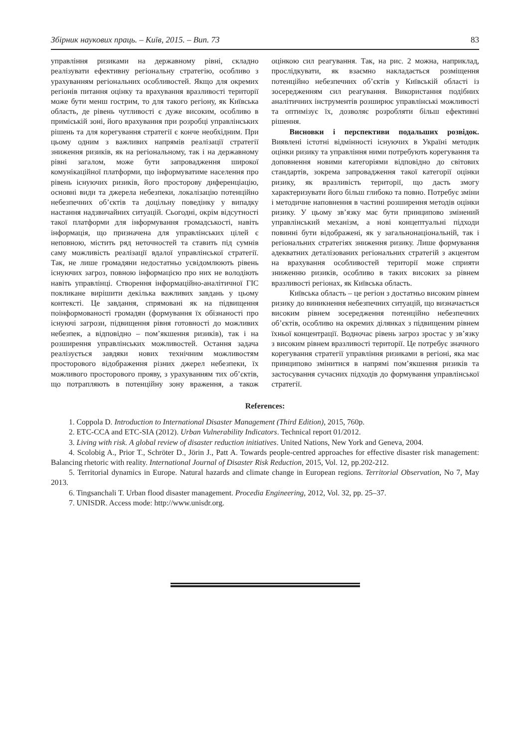Збірник наукових праць. – Київ, 2015. – Вип. 73 83
управління ризиками на державному рівні, складно реалізувати ефективну регіональну стратегію, особливо з урахуванням регіональних особливостей. Якщо для окремих регіонів питання оцінку та врахування вразливості території може бути менш гострим, то для такого регіону, як Київська область, де рівень чутливості є дуже високим, особливо в приміській зоні, його врахування при розробці управлінських рішень та для корегування стратегії є конче необхідним. При цьому одним з важливих напрямів реалізації стратегії зниження ризиків, як на регіональному, так і на державному рівні загалом, може бути запровадження широкої комунікаційної платформи, що інформуватиме населення про рівень існуючих ризиків, його просторову диференціацію, основні види та джерела небезпеки, локалізацію потенційно небезпечних об’єктів та доцільну поведінку у випадку настання надзвичайних ситуацій. Сьогодні, окрім відсутності такої платформи для інформування громадськості, навіть інформація, що призначена для управлінських цілей є неповною, містить ряд неточностей та ставить під сумнів саму можливість реалізації вдалої управлінської стратегії. Так, не лише громадяни недостатньо усвідомлюють рівень існуючих загроз, повною інформацією про них не володіють навіть управлінці. Створення інформаційно-аналітичної ГІС покликане вирішити декілька важливих завдань у цьому контексті. Це завдання, спрямовані як на підвищення поінформованості громадян (формування їх обізнаності про існуючі загрози, підвищення рівня готовності до можливих небезпек, а відповідно – пом’якшення ризиків), так і на розширення управлінських можливостей. Остання задача реалізується завдяки нових технічним можливостям просторового відображення різних джерел небезпеки, їх можливого просторового прояву, з урахуванням тих об’єктів, що потрапляють в потенційну зону враження, а також оцінкою сил реагування. Так, на рис. 2 можна, наприклад, прослідкувати, як взаємно накладається розміщення потенційно небезпечних об’єктів у Київській області із зосередженням сил реагування. Використання подібних аналітичних інструментів розширює управлінські можливості та оптимізує їх, дозволяє розробляти більш ефективні рішення.
Висновки і перспективи подальших розвідок. Виявлені істотні відмінності існуючих в Україні методик оцінки ризику та управління ними потребують корегування та доповнення новими категоріями відповідно до світових стандартів, зокрема запровадження такої категорії оцінки ризику, як вразливість території, що дасть змогу характеризувати його більш глибоко та повно. Потребує зміни і методичне наповнення в частині розширення методів оцінки ризику. У цьому зв’язку має бути принципово змінений управлінський механізм, а нові концептуальні підходи повинні бути відображені, як у загальнонаціональній, так і регіональних стратегіях зниження ризику. Лише формування адекватних деталізованих регіональних стратегій з акцентом на врахування особливостей території може сприяти зниженню ризиків, особливо в таких високих за рівнем вразливості регіонах, як Київська область.
Київська область – це регіон з достатньо високим рівнем ризику до виникнення небезпечних ситуацій, що визначається високим рівнем зосередження потенційно небезпечних об’єктів, особливо на окремих ділянках з підвищеним рівнем їхньої концентрації. Водночас рівень загроз зростає у зв’язку з високим рівнем вразливості території. Це потребує значного корегування стратегії управління ризиками в регіоні, яка має принципово змінитися в напрямі пом’якшення ризиків та застосування сучасних підходів до формування управлінської стратегії.
References:
1. Coppola D. Introduction to International Disaster Management (Third Edition), 2015, 760p.
2. ETC-CCA and ETC-SIA (2012). Urban Vulnerability Indicators. Technical report 01/2012.
3. Living with risk. A global review of disaster reduction initiatives. United Nations, New York and Geneva, 2004.
4. Scolobig A., Prior T., Schröter D., Jörin J., Patt A. Towards people-centred approaches for effective disaster risk management: Balancing rhetoric with reality. International Journal of Disaster Risk Reduction, 2015, Vol. 12, pp.202-212.
5. Territorial dynamics in Europe. Natural hazards and climate change in European regions. Territorial Observation, No 7, May 2013.
6. Tingsanchali T. Urban flood disaster management. Procedia Engineering, 2012, Vol. 32, pp. 25–37.
7. UNISDR. Access mode: http://www.unisdr.org.